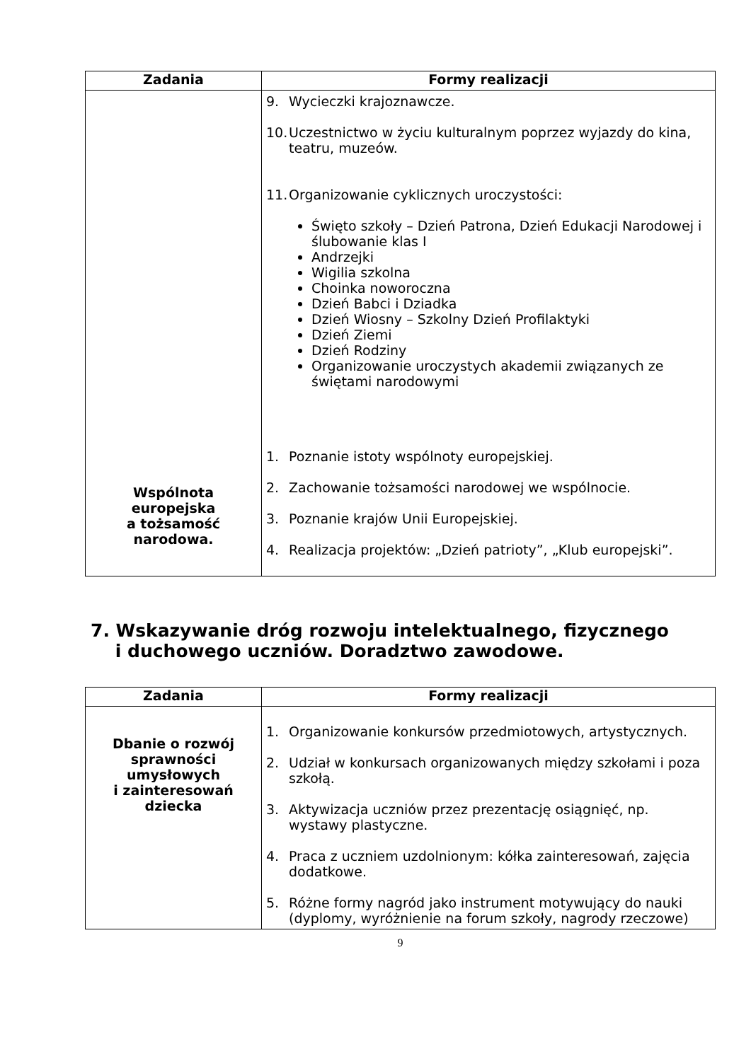| Zadania | Formy realizacji |
| --- | --- |
| Wspólnota europejska a tożsamość narodowa. | 9. Wycieczki krajoznawcze. 10. Uczestnictwo w życiu kulturalnym poprzez wyjazdy do kina, teatru, muzeów. 11. Organizowanie cyklicznych uroczystości: Święto szkoły – Dzień Patrona, Dzień Edukacji Narodowej i ślubowanie klas I Andrzejki Wigilia szkolna Choinka noworoczna Dzień Babci i Dziadka Dzień Wiosny – Szkolny Dzień Profilaktyki Dzień Ziemi Dzień Rodziny Organizowanie uroczystych akademii związanych ze świętami narodowymi 1. Poznanie istoty wspólnoty europejskiej. 2. Zachowanie tożsamości narodowej we wspólnocie. 3. Poznanie krajów Unii Europejskiej. 4. Realizacja projektów: „Dzień patrioty”, „Klub europejski”. |
7. Wskazywanie dróg rozwoju intelektualnego, fizycznego
i duchowego uczniów. Doradztwo zawodowe.
| Zadania | Formy realizacji |
| --- | --- |
| Dbanie o rozwój sprawności umysłowych i zainteresowań dziecka | 1. Organizowanie konkursów przedmiotowych, artystycznych. 2. Udział w konkursach organizowanych między szkołami i poza szkołą. 3. Aktywizacja uczniów przez prezentację osiągnięć, np. wystawy plastyczne. 4. Praca z uczniem uzdolnionym: kółka zainteresowań, zajęcia dodatkowe. 5. Różne formy nagród jako instrument motywujący do nauki (dyplomy, wyróżnienie na forum szkoły, nagrody rzeczowe) |
9